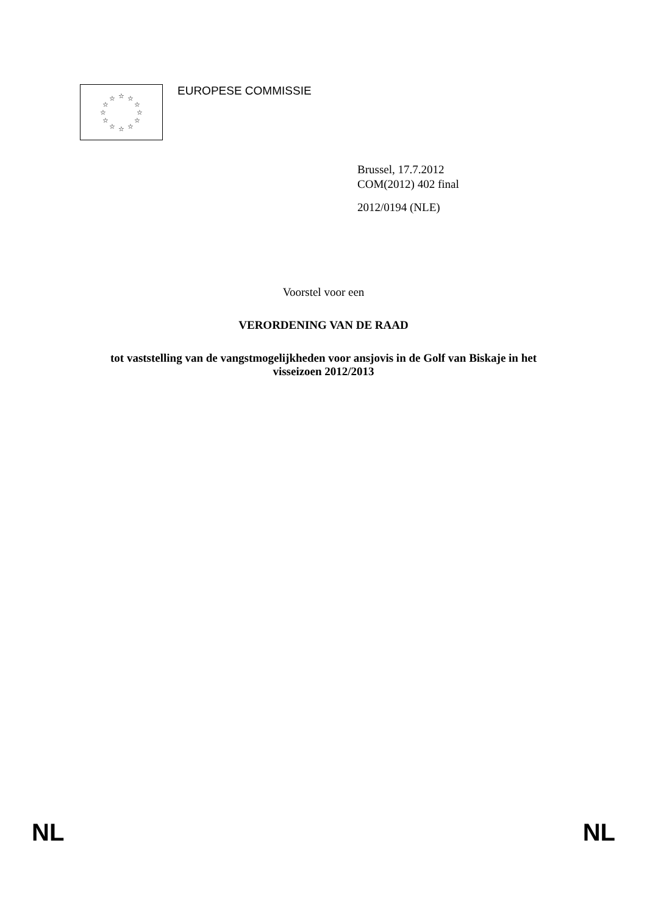☆
☆
☆
☆
☆
☆
☆
☆
☆
☆
☆
☆
EUROPESE COMMISSIE
Brussel, 17.7.2012
COM(2012) 402 final
2012/0194 (NLE)
Voorstel voor een
VERORDENING VAN DE RAAD
tot vaststelling van de vangstmogelijkheden voor ansjovis in de Golf van Biskaje in het
visseizoen 2012/2013
NL NL